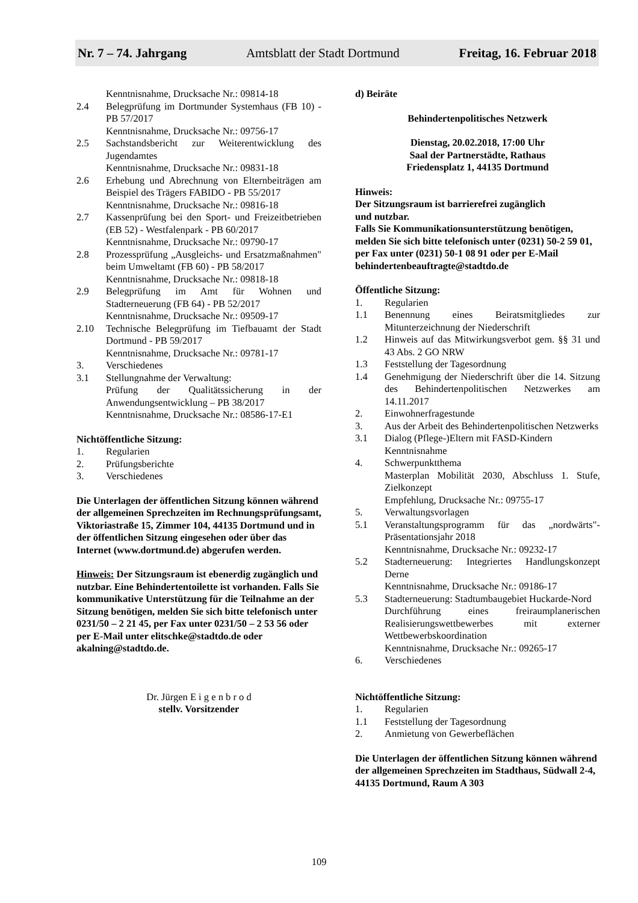Nr. 7 – 74. Jahrgang Amtsblatt der Stadt Dortmund Freitag, 16. Februar 2018
Kenntnisnahme, Drucksache Nr.: 09814-18
2.4 Belegprüfung im Dortmunder Systemhaus (FB 10) - PB 57/2017
Kenntnisnahme, Drucksache Nr.: 09756-17
2.5 Sachstandsbericht zur Weiterentwicklung des Jugendamtes
Kenntnisnahme, Drucksache Nr.: 09831-18
2.6 Erhebung und Abrechnung von Elternbeiträgen am Beispiel des Trägers FABIDO - PB 55/2017
Kenntnisnahme, Drucksache Nr.: 09816-18
2.7 Kassenprüfung bei den Sport- und Freizeitbetrieben (EB 52) - Westfalenpark - PB 60/2017
Kenntnisnahme, Drucksache Nr.: 09790-17
2.8 Prozessprüfung „Ausgleichs- und Ersatzmaßnahmen" beim Umweltamt (FB 60) - PB 58/2017
Kenntnisnahme, Drucksache Nr.: 09818-18
2.9 Belegprüfung im Amt für Wohnen und Stadterneuerung (FB 64) - PB 52/2017
Kenntnisnahme, Drucksache Nr.: 09509-17
2.10 Technische Belegprüfung im Tiefbauamt der Stadt Dortmund - PB 59/2017
Kenntnisnahme, Drucksache Nr.: 09781-17
3. Verschiedenes
3.1 Stellungnahme der Verwaltung:
Prüfung der Qualitätssicherung in der Anwendungsentwicklung – PB 38/2017
Kenntnisnahme, Drucksache Nr.: 08586-17-E1
Nichtöffentliche Sitzung:
1. Regularien
2. Prüfungsberichte
3. Verschiedenes
Die Unterlagen der öffentlichen Sitzung können während der allgemeinen Sprechzeiten im Rechnungsprüfungsamt, Viktoriastraße 15, Zimmer 104, 44135 Dortmund und in der öffentlichen Sitzung eingesehen oder über das Internet (www.dortmund.de) abgerufen werden.
Hinweis: Der Sitzungsraum ist ebenerdig zugänglich und nutzbar. Eine Behindertentoilette ist vorhanden. Falls Sie kommunikative Unterstützung für die Teilnahme an der Sitzung benötigen, melden Sie sich bitte telefonisch unter 0231/50 – 2 21 45, per Fax unter 0231/50 – 2 53 56 oder per E-Mail unter elitschke@stadtdo.de oder akalning@stadtdo.de.
Dr. Jürgen E i g e n b r o d
stellv. Vorsitzender
d) Beiräte
Behindertenpolitisches Netzwerk
Dienstag, 20.02.2018, 17:00 Uhr
Saal der Partnerstädte, Rathaus
Friedensplatz 1, 44135 Dortmund
Hinweis:
Der Sitzungsraum ist barrierefrei zugänglich
und nutzbar.
Falls Sie Kommunikationsunterstützung benötigen, melden Sie sich bitte telefonisch unter (0231) 50-2 59 01, per Fax unter (0231) 50-1 08 91 oder per E-Mail behindertenbeauftragte@stadtdo.de
Öffentliche Sitzung:
1. Regularien
1.1 Benennung eines Beiratsmitgliedes zur Mitunterzeichnung der Niederschrift
1.2 Hinweis auf das Mitwirkungsverbot gem. §§ 31 und 43 Abs. 2 GO NRW
1.3 Feststellung der Tagesordnung
1.4 Genehmigung der Niederschrift über die 14. Sitzung des Behindertenpolitischen Netzwerkes am 14.11.2017
2. Einwohnerfragestunde
3. Aus der Arbeit des Behindertenpolitischen Netzwerks
3.1 Dialog (Pflege-)Eltern mit FASD-Kindern
Kenntnisnahme
4. Schwerpunktthema
Masterplan Mobilität 2030, Abschluss 1. Stufe, Zielkonzept
Empfehlung, Drucksache Nr.: 09755-17
5. Verwaltungsvorlagen
5.1 Veranstaltungsprogramm für das „nordwärts"-Präsentationsjahr 2018
Kenntnisnahme, Drucksache Nr.: 09232-17
5.2 Stadterneuerung: Integriertes Handlungskonzept Derne
Kenntnisnahme, Drucksache Nr.: 09186-17
5.3 Stadterneuerung: Stadtumbaugebiet Huckarde-Nord
Durchführung eines freiraumplanerischen Realisierungswettbewerbes mit externer Wettbewerbskoordination
Kenntnisnahme, Drucksache Nr.: 09265-17
6. Verschiedenes
Nichtöffentliche Sitzung:
1. Regularien
1.1 Feststellung der Tagesordnung
2. Anmietung von Gewerbeflächen
Die Unterlagen der öffentlichen Sitzung können während der allgemeinen Sprechzeiten im Stadthaus, Südwall 2-4, 44135 Dortmund, Raum A 303
109